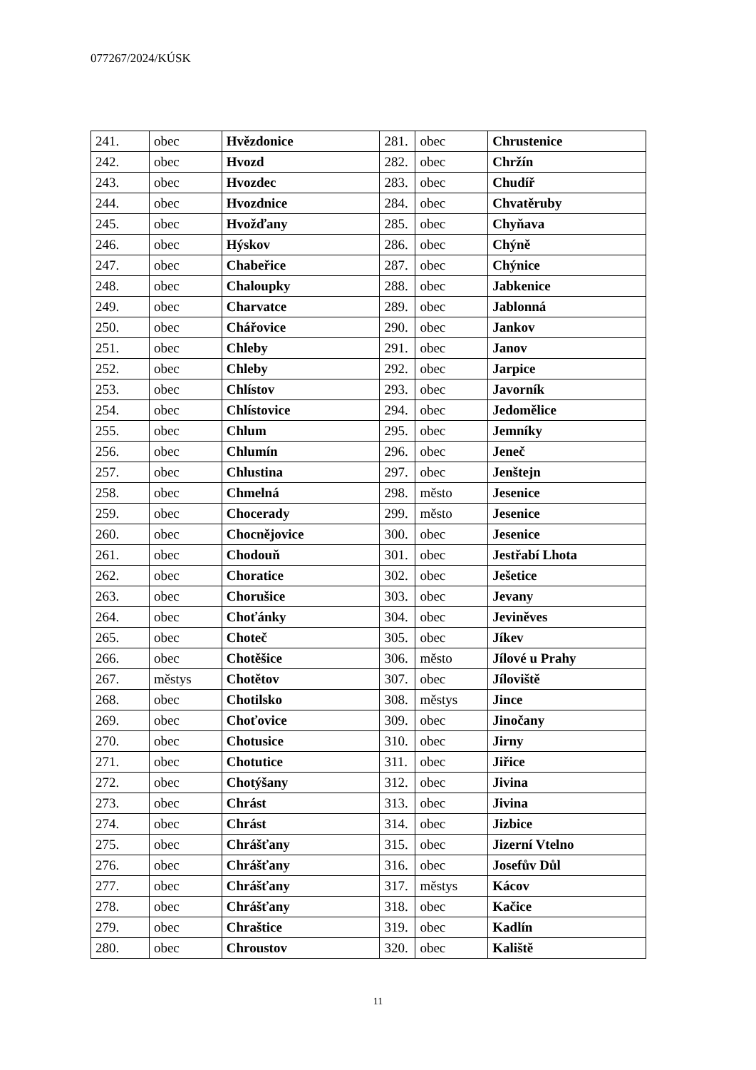077267/2024/KÚSK
| 241. | obec | Hvězdonice | 281. | obec | Chrustenice |
| 242. | obec | Hvozd | 282. | obec | Chržín |
| 243. | obec | Hvozdec | 283. | obec | Chudíř |
| 244. | obec | Hvozdnice | 284. | obec | Chvatěruby |
| 245. | obec | Hvožďany | 285. | obec | Chyňava |
| 246. | obec | Hýskov | 286. | obec | Chýně |
| 247. | obec | Chabeřice | 287. | obec | Chýnice |
| 248. | obec | Chaloupky | 288. | obec | Jabkenice |
| 249. | obec | Charvatce | 289. | obec | Jablonná |
| 250. | obec | Chářovice | 290. | obec | Jankov |
| 251. | obec | Chleby | 291. | obec | Janov |
| 252. | obec | Chleby | 292. | obec | Jarpice |
| 253. | obec | Chlístov | 293. | obec | Javorník |
| 254. | obec | Chlístovice | 294. | obec | Jedomělice |
| 255. | obec | Chlum | 295. | obec | Jemníky |
| 256. | obec | Chlumín | 296. | obec | Jeneč |
| 257. | obec | Chlustina | 297. | obec | Jenštejn |
| 258. | obec | Chmelná | 298. | město | Jesenice |
| 259. | obec | Chocerady | 299. | město | Jesenice |
| 260. | obec | Chocnějovice | 300. | obec | Jesenice |
| 261. | obec | Chodouň | 301. | obec | Jestřabí Lhota |
| 262. | obec | Choratice | 302. | obec | Ješetice |
| 263. | obec | Chorušice | 303. | obec | Jevany |
| 264. | obec | Choťánky | 304. | obec | Jeviněves |
| 265. | obec | Choteč | 305. | obec | Jíkev |
| 266. | obec | Chotěšice | 306. | město | Jílové u Prahy |
| 267. | městys | Chotětov | 307. | obec | Jíloviště |
| 268. | obec | Chotilsko | 308. | městys | Jince |
| 269. | obec | Choťovice | 309. | obec | Jinočany |
| 270. | obec | Chotusice | 310. | obec | Jirny |
| 271. | obec | Chotutice | 311. | obec | Jiřice |
| 272. | obec | Chotýšany | 312. | obec | Jivina |
| 273. | obec | Chrást | 313. | obec | Jivina |
| 274. | obec | Chrást | 314. | obec | Jizbice |
| 275. | obec | Chrášťany | 315. | obec | Jizerní Vtelno |
| 276. | obec | Chrášťany | 316. | obec | Josefův Důl |
| 277. | obec | Chrášťany | 317. | městys | Kácov |
| 278. | obec | Chrášťany | 318. | obec | Kačice |
| 279. | obec | Chraštice | 319. | obec | Kadlín |
| 280. | obec | Chroustov | 320. | obec | Kaliště |
11